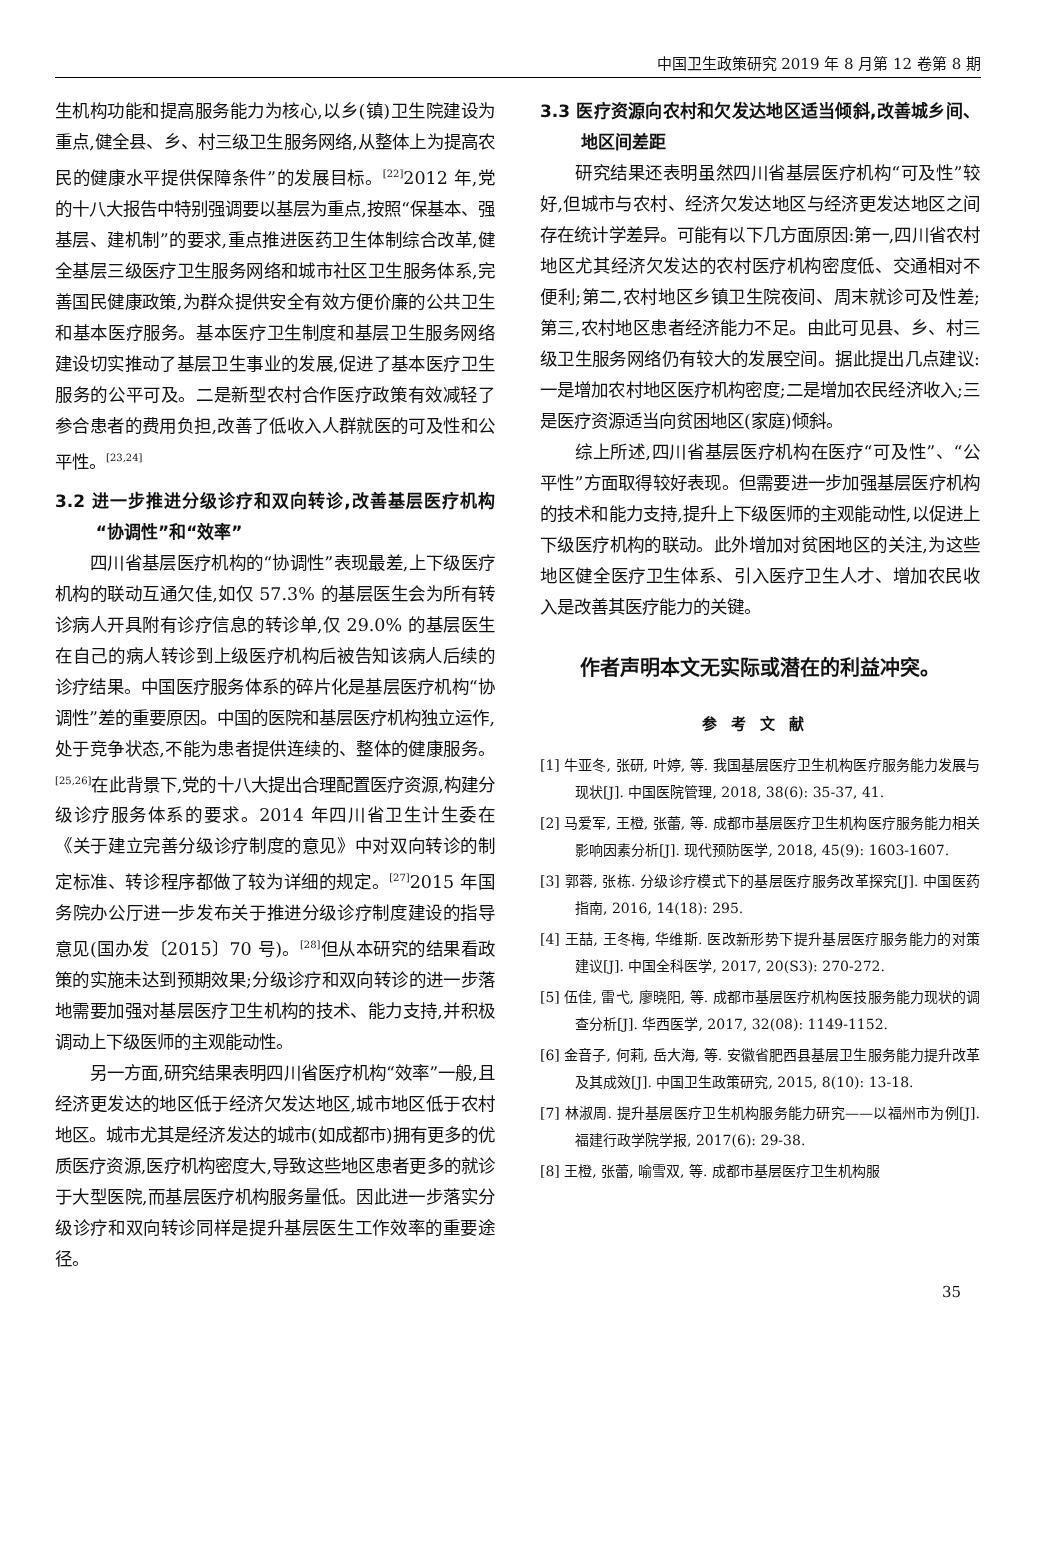中国卫生政策研究 2019 年 8 月第 12 卷第 8 期
生机构功能和提高服务能力为核心,以乡(镇)卫生院建设为重点,健全县、乡、村三级卫生服务网络,从整体上为提高农民的健康水平提供保障条件”的发展目标。<sup>[22]</sup>2012 年,党的十八大报告中特别强调要以基层为重点,按照“保基本、强基层、建机制”的要求,重点推进医药卫生体制综合改革,健全基层三级医疗卫生服务网络和城市社区卫生服务体系,完善国民健康政策,为群众提供安全有效方便价廉的公共卫生和基本医疗服务。基本医疗卫生制度和基层卫生服务网络建设切实推动了基层卫生事业的发展,促进了基本医疗卫生服务的公平可及。二是新型农村合作医疗政策有效减轻了参合患者的费用负担,改善了低收入人群就医的可及性和公平性。<sup>[23,24]</sup>
3.2 进一步推进分级诊疗和双向转诊,改善基层医疗机构“协调性”和“效率”
四川省基层医疗机构的“协调性”表现最差,上下级医疗机构的联动互通欠佳,如仅 57.3% 的基层医生会为所有转诊病人开具附有诊疗信息的转诊单,仅 29.0% 的基层医生在自己的病人转诊到上级医疗机构后被告知该病人后续的诊疗结果。中国医疗服务体系的碎片化是基层医疗机构“协调性”差的重要原因。中国的医院和基层医疗机构独立运作,处于竞争状态,不能为患者提供连续的、整体的健康服务。<sup>[25,26]</sup>在此背景下,党的十八大提出合理配置医疗资源,构建分级诊疗服务体系的要求。2014 年四川省卫生计生委在《关于建立完善分级诊疗制度的意见》中对双向转诊的制定标准、转诊程序都做了较为详细的规定。<sup>[27]</sup>2015 年国务院办公厅进一步发布关于推进分级诊疗制度建设的指导意见(国办发〔2015〕70 号)。<sup>[28]</sup>但从本研究的结果看政策的实施未达到预期效果;分级诊疗和双向转诊的进一步落地需要加强对基层医疗卫生机构的技术、能力支持,并积极调动上下级医师的主观能动性。
另一方面,研究结果表明四川省医疗机构“效率”一般,且经济更发达的地区低于经济欠发达地区,城市地区低于农村地区。城市尤其是经济发达的城市(如成都市)拥有更多的优质医疗资源,医疗机构密度大,导致这些地区患者更多的就诊于大型医院,而基层医疗机构服务量低。因此进一步落实分级诊疗和双向转诊同样是提升基层医生工作效率的重要途径。
3.3 医疗资源向农村和欠发达地区适当倾斜,改善城乡间、地区间差距
研究结果还表明虽然四川省基层医疗机构“可及性”较好,但城市与农村、经济欠发达地区与经济更发达地区之间存在统计学差异。可能有以下几方面原因:第一,四川省农村地区尤其经济欠发达的农村医疗机构密度低、交通相对不便利;第二,农村地区乡镇卫生院夜间、周末就诊可及性差;第三,农村地区患者经济能力不足。由此可见县、乡、村三级卫生服务网络仍有较大的发展空间。据此提出几点建议:一是增加农村地区医疗机构密度;二是增加农民经济收入;三是医疗资源适当向贫困地区(家庭)倾斜。
综上所述,四川省基层医疗机构在医疗“可及性”、“公平性”方面取得较好表现。但需要进一步加强基层医疗机构的技术和能力支持,提升上下级医师的主观能动性,以促进上下级医疗机构的联动。此外增加对贫困地区的关注,为这些地区健全医疗卫生体系、引入医疗卫生人才、增加农民收入是改善其医疗能力的关键。
作者声明本文无实际或潜在的利益冲突。
参考文献
[1] 牛亚冬, 张研, 叶婷, 等. 我国基层医疗卫生机构医疗服务能力发展与现状[J]. 中国医院管理, 2018, 38(6): 35-37, 41.
[2] 马爱军, 王橙, 张蕾, 等. 成都市基层医疗卫生机构医疗服务能力相关影响因素分析[J]. 现代预防医学, 2018, 45(9): 1603-1607.
[3] 郭蓉, 张栋. 分级诊疗模式下的基层医疗服务改革探究[J]. 中国医药指南, 2016, 14(18): 295.
[4] 王喆, 王冬梅, 华维斯. 医改新形势下提升基层医疗服务能力的对策建议[J]. 中国全科医学, 2017, 20(S3): 270-272.
[5] 伍佳, 雷弋, 廖晓阳, 等. 成都市基层医疗机构医技服务能力现状的调查分析[J]. 华西医学, 2017, 32(08): 1149-1152.
[6] 金音子, 何莉, 岳大海, 等. 安徽省肥西县基层卫生服务能力提升改革及其成效[J]. 中国卫生政策研究, 2015, 8(10): 13-18.
[7] 林淑周. 提升基层医疗卫生机构服务能力研究——以福州市为例[J]. 福建行政学院学报, 2017(6): 29-38.
[8] 王橙, 张蕾, 喻雪双, 等. 成都市基层医疗卫生机构服
35